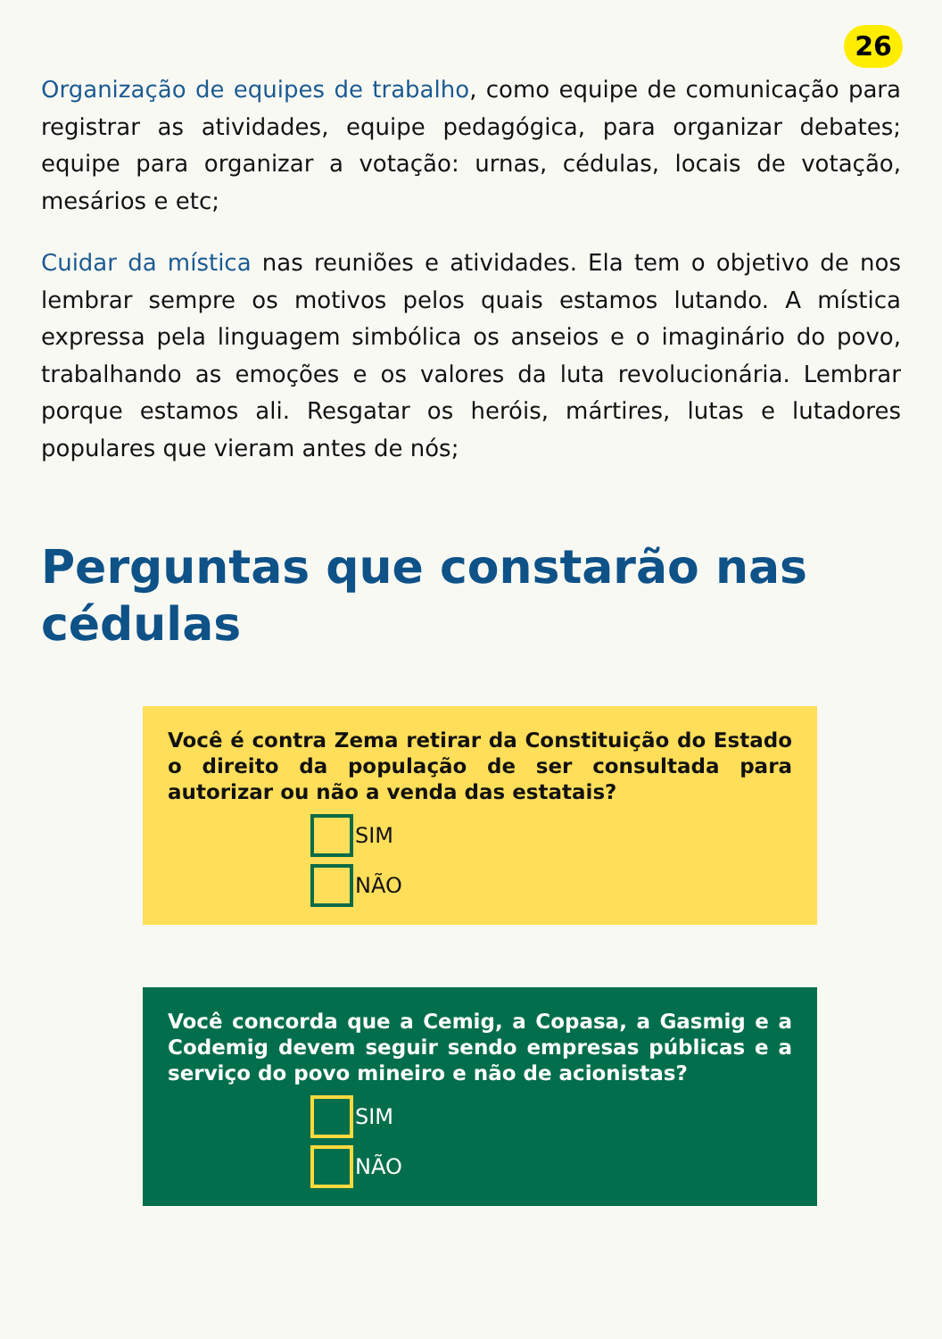26
Organização de equipes de trabalho, como equipe de comunicação para registrar as atividades, equipe pedagógica, para organizar debates; equipe para organizar a votação: urnas, cédulas, locais de votação, mesários e etc;
Cuidar da mística nas reuniões e atividades. Ela tem o objetivo de nos lembrar sempre os motivos pelos quais estamos lutando. A mística expressa pela linguagem simbólica os anseios e o imaginário do povo, trabalhando as emoções e os valores da luta revolucionária. Lembrar porque estamos ali. Resgatar os heróis, mártires, lutas e lutadores populares que vieram antes de nós;
Perguntas que constarão nas cédulas
Você é contra Zema retirar da Constituição do Estado o direito da população de ser consultada para autorizar ou não a venda das estatais?
SIM
NÃO
Você concorda que a Cemig, a Copasa, a Gasmig e a Codemig devem seguir sendo empresas públicas e a serviço do povo mineiro e não de acionistas?
SIM
NÃO